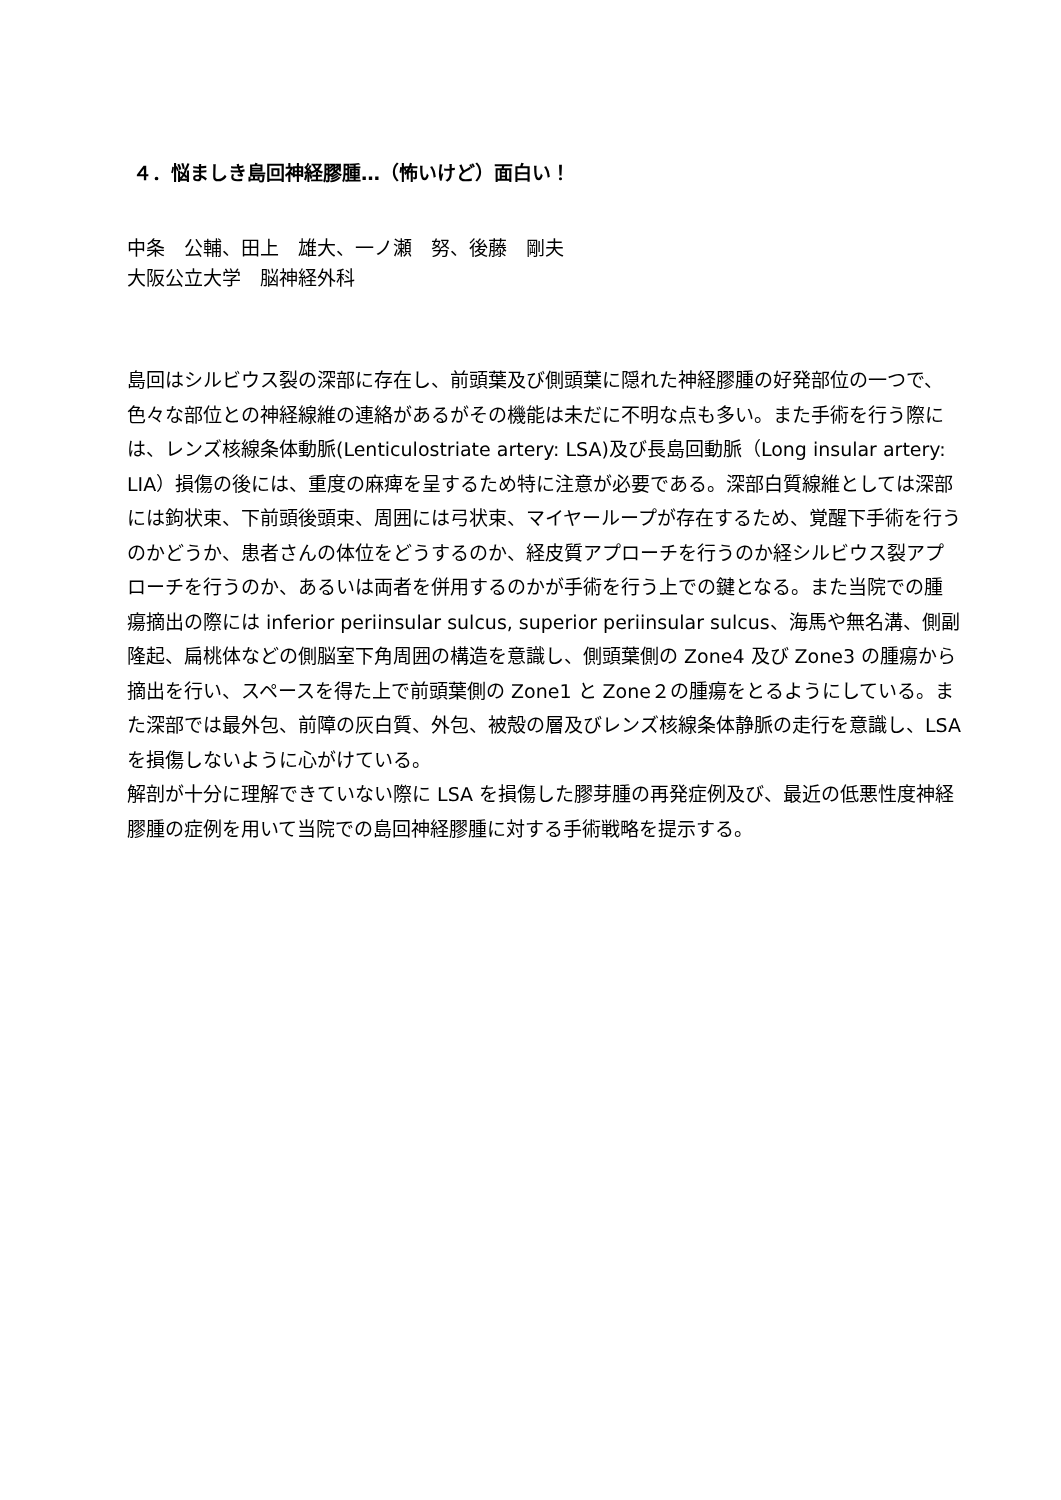４．悩ましき島回神経膠腫…（怖いけど）面白い！
中条　公輔、田上　雄大、一ノ瀬　努、後藤　剛夫
大阪公立大学　脳神経外科
島回はシルビウス裂の深部に存在し、前頭葉及び側頭葉に隠れた神経膠腫の好発部位の一つで、色々な部位との神経線維の連絡があるがその機能は未だに不明な点も多い。また手術を行う際には、レンズ核線条体動脈(Lenticulostriate artery: LSA)及び長島回動脈（Long insular artery: LIA）損傷の後には、重度の麻痺を呈するため特に注意が必要である。深部白質線維としては深部には鉤状束、下前頭後頭束、周囲には弓状束、マイヤーループが存在するため、覚醒下手術を行うのかどうか、患者さんの体位をどうするのか、経皮質アプローチを行うのか経シルビウス裂アプローチを行うのか、あるいは両者を併用するのかが手術を行う上での鍵となる。また当院での腫瘍摘出の際には inferior periinsular sulcus, superior periinsular sulcus、海馬や無名溝、側副隆起、扁桃体などの側脳室下角周囲の構造を意識し、側頭葉側の Zone4 及び Zone3 の腫瘍から摘出を行い、スペースを得た上で前頭葉側の Zone1 と Zone２の腫瘍をとるようにしている。また深部では最外包、前障の灰白質、外包、被殻の層及びレンズ核線条体静脈の走行を意識し、LSA を損傷しないように心がけている。
解剖が十分に理解できていない際に LSA を損傷した膠芽腫の再発症例及び、最近の低悪性度神経膠腫の症例を用いて当院での島回神経膠腫に対する手術戦略を提示する。